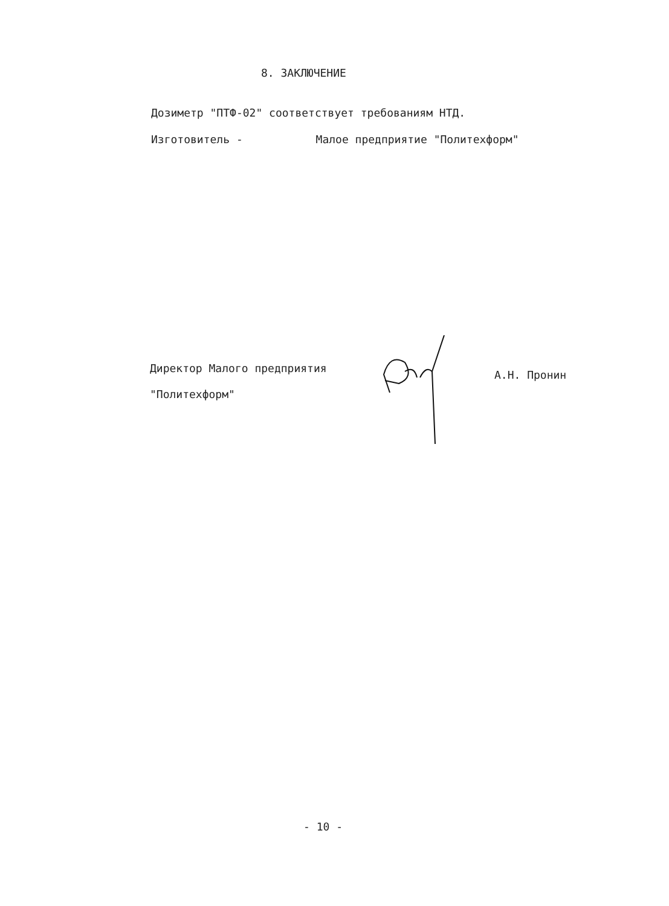8. ЗАКЛЮЧЕНИЕ
Дозиметр "ПТФ-02" соответствует требованиям НТД.
Изготовитель - Малое предприятие "Политехформ"
Директор Малого предприятия
"Политехформ"
А.Н. Пронин
- 10 -